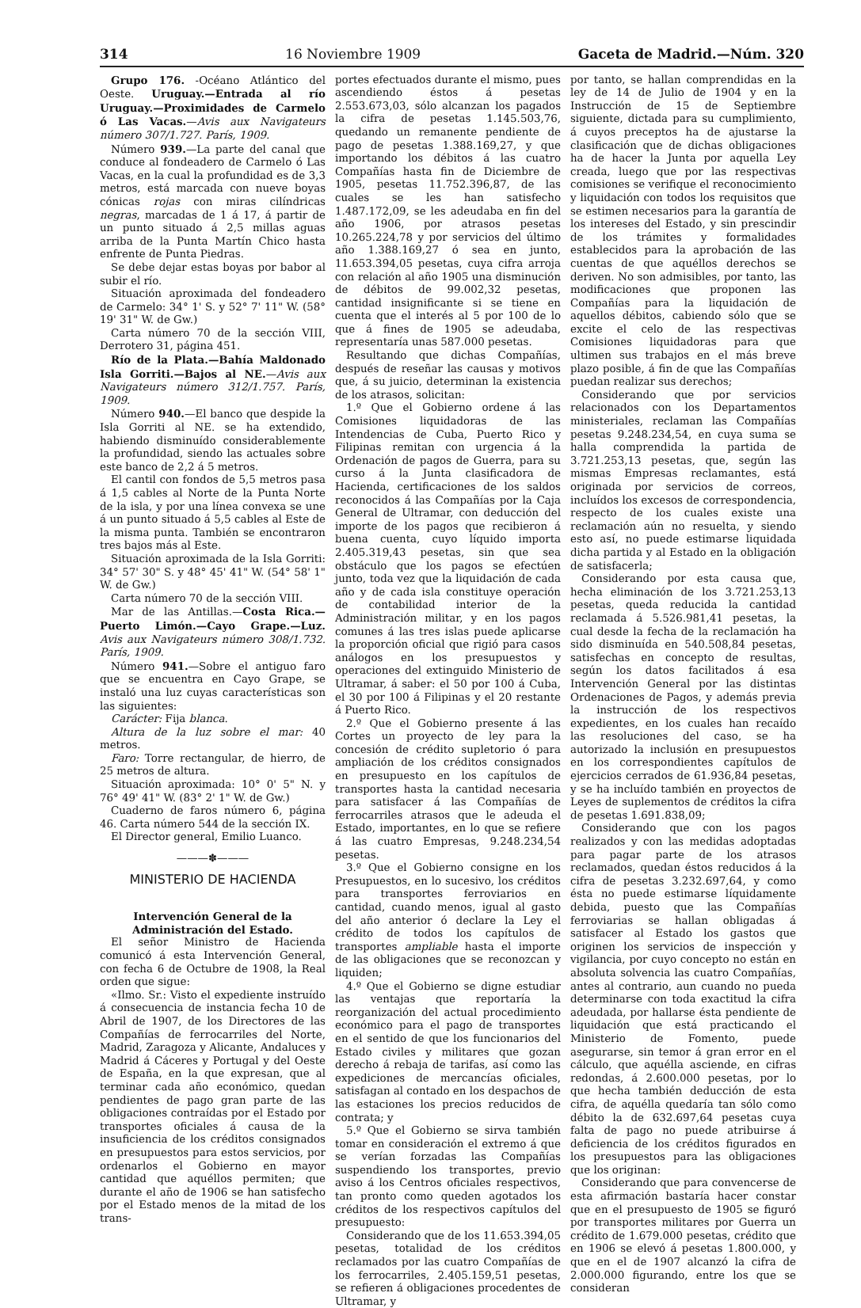314 16 Noviembre 1909 Gaceta de Madrid.—Núm. 320
Grupo 176. -Océano Atlántico del Oeste. Uruguay.—Entrada al río Uruguay.—Proximidades de Carmelo ó Las Vacas.—Avis aux Navigateurs número 307/1.727. París, 1909.
Número 939.—La parte del canal que conduce al fondeadero de Carmelo ó Las Vacas, en la cual la profundidad es de 3,3 metros, está marcada con nueve boyas cónicas rojas con miras cilíndricas negras, marcadas de 1 á 17, á partir de un punto situado á 2,5 millas aguas arriba de la Punta Martín Chico hasta enfrente de Punta Piedras.
Se debe dejar estas boyas por babor al subir el río.
Situación aproximada del fondeadero de Carmelo: 34° 1' S. y 52° 7' 11" W. (58° 19' 31" W. de Gw.)
Carta número 70 de la sección VIII, Derrotero 31, página 451.
Río de la Plata.—Bahía Maldonado Isla Gorriti.—Bajos al NE.—Avis aux Navigateurs número 312/1.757. París, 1909.
Número 940.—El banco que despide la Isla Gorriti al NE. se ha extendido, habiendo disminuído considerablemente la profundidad, siendo las actuales sobre este banco de 2,2 á 5 metros.
El cantil con fondos de 5,5 metros pasa á 1,5 cables al Norte de la Punta Norte de la isla, y por una línea convexa se une á un punto situado á 5,5 cables al Este de la misma punta. También se encontraron tres bajos más al Este.
Situación aproximada de la Isla Gorriti: 34° 57' 30" S. y 48° 45' 41" W. (54° 58' 1" W. de Gw.)
Carta número 70 de la sección VIII.
Mar de las Antillas.—Costa Rica.—Puerto Limón.—Cayo Grape.—Luz. Avis aux Navigateurs número 308/1.732. París, 1909.
Número 941.—Sobre el antiguo faro que se encuentra en Cayo Grape, se instaló una luz cuyas características son las siguientes:
Carácter: Fija blanca.
Altura de la luz sobre el mar: 40 metros.
Faro: Torre rectangular, de hierro, de 25 metros de altura.
Situación aproximada: 10° 0' 5" N. y 76° 49' 41" W. (83° 2' 1" W. de Gw.)
Cuaderno de faros número 6, página 46. Carta número 544 de la sección IX.
El Director general, Emilio Luanco.
———✽———
MINISTERIO DE HACIENDA
Intervención General de la Administración del Estado.
El señor Ministro de Hacienda comunicó á esta Intervención General, con fecha 6 de Octubre de 1908, la Real orden que sigue:
«Ilmo. Sr.: Visto el expediente instruído á consecuencia de instancia fecha 10 de Abril de 1907, de los Directores de las Compañías de ferrocarriles del Norte, Madrid, Zaragoza y Alicante, Andaluces y Madrid á Cáceres y Portugal y del Oeste de España, en la que expresan, que al terminar cada año económico, quedan pendientes de pago gran parte de las obligaciones contraídas por el Estado por transportes oficiales á causa de la insuficiencia de los créditos consignados en presupuestos para estos servicios, por ordenarlos el Gobierno en mayor cantidad que aquéllos permiten; que durante el año de 1906 se han satisfecho por el Estado menos de la mitad de los trans-
portes efectuados durante el mismo, pues ascendiendo éstos á pesetas 2.553.673,03, sólo alcanzan los pagados la cifra de pesetas 1.145.503,76, quedando un remanente pendiente de pago de pesetas 1.388.169,27, y que importando los débitos á las cuatro Compañías hasta fin de Diciembre de 1905, pesetas 11.752.396,87, de las cuales se les han satisfecho 1.487.172,09, se les adeudaba en fin del año 1906, por atrasos pesetas 10.265.224,78 y por servicios del último año 1.388.169,27 ó sea en junto, 11.653.394,05 pesetas, cuya cifra arroja con relación al año 1905 una disminución de débitos de 99.002,32 pesetas, cantidad insignificante si se tiene en cuenta que el interés al 5 por 100 de lo que á fines de 1905 se adeudaba, representaría unas 587.000 pesetas.
Resultando que dichas Compañías, después de reseñar las causas y motivos que, á su juicio, determinan la existencia de los atrasos, solicitan:
1.º Que el Gobierno ordene á las Comisiones liquidadoras de las Intendencias de Cuba, Puerto Rico y Filipinas remitan con urgencia á la Ordenación de pagos de Guerra, para su curso á la Junta clasificadora de Hacienda, certificaciones de los saldos reconocidos á las Compañías por la Caja General de Ultramar, con deducción del importe de los pagos que recibieron á buena cuenta, cuyo líquido importa 2.405.319,43 pesetas, sin que sea obstáculo que los pagos se efectúen junto, toda vez que la liquidación de cada año y de cada isla constituye operación de contabilidad interior de la Administración militar, y en los pagos comunes á las tres islas puede aplicarse la proporción oficial que rigió para casos análogos en los presupuestos y operaciones del extinguido Ministerio de Ultramar, á saber: el 50 por 100 á Cuba, el 30 por 100 á Filipinas y el 20 restante á Puerto Rico.
2.º Que el Gobierno presente á las Cortes un proyecto de ley para la concesión de crédito supletorio ó para ampliación de los créditos consignados en presupuesto en los capítulos de transportes hasta la cantidad necesaria para satisfacer á las Compañías de ferrocarriles atrasos que le adeuda el Estado, importantes, en lo que se refiere á las cuatro Empresas, 9.248.234,54 pesetas.
3.º Que el Gobierno consigne en los Presupuestos, en lo sucesivo, los créditos para transportes ferroviarios en cantidad, cuando menos, igual al gasto del año anterior ó declare la Ley el crédito de todos los capítulos de transportes ampliable hasta el importe de las obligaciones que se reconozcan y liquiden;
4.º Que el Gobierno se digne estudiar las ventajas que reportaría la reorganización del actual procedimiento económico para el pago de transportes en el sentido de que los funcionarios del Estado civiles y militares que gozan derecho á rebaja de tarifas, así como las expediciones de mercancías oficiales, satisfagan al contado en los despachos de las estaciones los precios reducidos de contrata; y
5.º Que el Gobierno se sirva también tomar en consideración el extremo á que se verían forzadas las Compañías suspendiendo los transportes, previo aviso á los Centros oficiales respectivos, tan pronto como queden agotados los créditos de los respectivos capítulos del presupuesto:
Considerando que de los 11.653.394,05 pesetas, totalidad de los créditos reclamados por las cuatro Compañías de los ferrocarriles, 2.405.159,51 pesetas, se refieren á obligaciones procedentes de Ultramar, y
por tanto, se hallan comprendidas en la ley de 14 de Julio de 1904 y en la Instrucción de 15 de Septiembre siguiente, dictada para su cumplimiento, á cuyos preceptos ha de ajustarse la clasificación que de dichas obligaciones ha de hacer la Junta por aquella Ley creada, luego que por las respectivas comisiones se verifique el reconocimiento y liquidación con todos los requisitos que se estimen necesarios para la garantía de los intereses del Estado, y sin prescindir de los trámites y formalidades establecidos para la aprobación de las cuentas de que aquéllos derechos se deriven. No son admisibles, por tanto, las modificaciones que proponen las Compañías para la liquidación de aquellos débitos, cabiendo sólo que se excite el celo de las respectivas Comisiones liquidadoras para que ultimen sus trabajos en el más breve plazo posible, á fin de que las Compañías puedan realizar sus derechos;
Considerando que por servicios relacionados con los Departamentos ministeriales, reclaman las Compañías pesetas 9.248.234,54, en cuya suma se halla comprendida la partida de 3.721.253,13 pesetas, que, según las mismas Empresas reclamantes, está originada por servicios de correos, incluídos los excesos de correspondencia, respecto de los cuales existe una reclamación aún no resuelta, y siendo esto así, no puede estimarse liquidada dicha partida y al Estado en la obligación de satisfacerla;
Considerando por esta causa que, hecha eliminación de los 3.721.253,13 pesetas, queda reducida la cantidad reclamada á 5.526.981,41 pesetas, la cual desde la fecha de la reclamación ha sido disminuída en 540.508,84 pesetas, satisfechas en concepto de resultas, según los datos facilitados á esa Intervención General por las distintas Ordenaciones de Pagos, y además previa la instrucción de los respectivos expedientes, en los cuales han recaído las resoluciones del caso, se ha autorizado la inclusión en presupuestos en los correspondientes capítulos de ejercicios cerrados de 61.936,84 pesetas, y se ha incluído también en proyectos de Leyes de suplementos de créditos la cifra de pesetas 1.691.838,09;
Considerando que con los pagos realizados y con las medidas adoptadas para pagar parte de los atrasos reclamados, quedan éstos reducidos á la cifra de pesetas 3.232.697,64, y como ésta no puede estimarse líquidamente debida, puesto que las Compañías ferroviarias se hallan obligadas á satisfacer al Estado los gastos que originen los servicios de inspección y vigilancia, por cuyo concepto no están en absoluta solvencia las cuatro Compañías, antes al contrario, aun cuando no pueda determinarse con toda exactitud la cifra adeudada, por hallarse ésta pendiente de liquidación que está practicando el Ministerio de Fomento, puede asegurarse, sin temor á gran error en el cálculo, que aquélla asciende, en cifras redondas, á 2.600.000 pesetas, por lo que hecha también deducción de esta cifra, de aquélla quedaría tan sólo como débito la de 632.697,64 pesetas cuya falta de pago no puede atribuirse á deficiencia de los créditos figurados en los presupuestos para las obligaciones que los originan:
Considerando que para convencerse de esta afirmación bastaría hacer constar que en el presupuesto de 1905 se figuró por transportes militares por Guerra un crédito de 1.679.000 pesetas, crédito que en 1906 se elevó á pesetas 1.800.000, y que en el de 1907 alcanzó la cifra de 2.000.000 figurando, entre los que se consideran